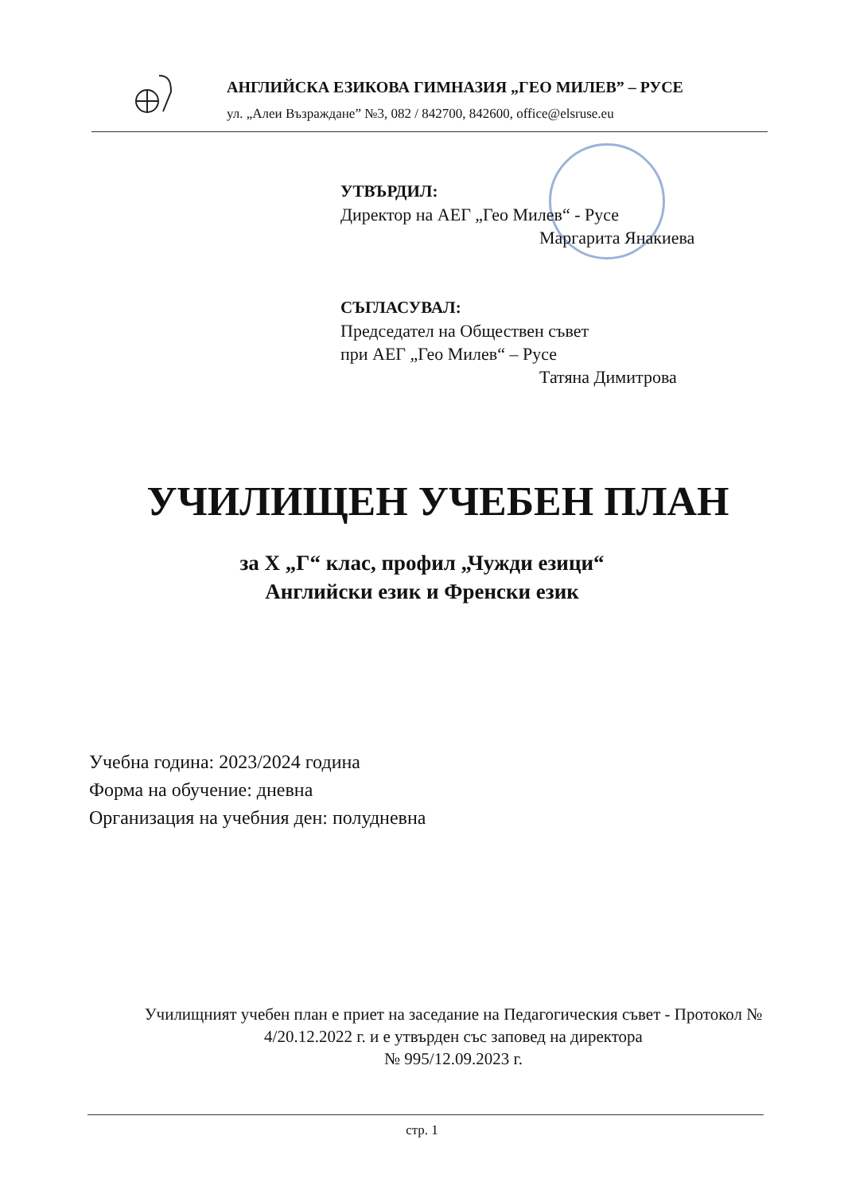АНГЛИЙСКА ЕЗИКОВА ГИМНАЗИЯ „ГЕО МИЛЕВ” – РУСЕ
ул. „Алеи Възраждане” №3, 082 / 842700, 842600, office@elsruse.eu
УТВЪРДИЛ:
Директор на АЕГ „Гео Милев“ - Русе
Маргарита Янакиева
СЪГЛАСУВАЛ:
Председател на Обществен съвет
при АЕГ „Гео Милев“ – Русе
Татяна Димитрова
УЧИЛИЩЕН УЧЕБЕН ПЛАН
за Х „Г“ клас, профил „Чужди езици“
Английски език и Френски език
Учебна година: 2023/2024 година
Форма на обучение: дневна
Организация на учебния ден: полудневна
Училищният учебен план е приет на заседание на Педагогическия съвет - Протокол № 4/20.12.2022 г. и е утвърден със заповед на директора
№ 995/12.09.2023 г.
стр. 1